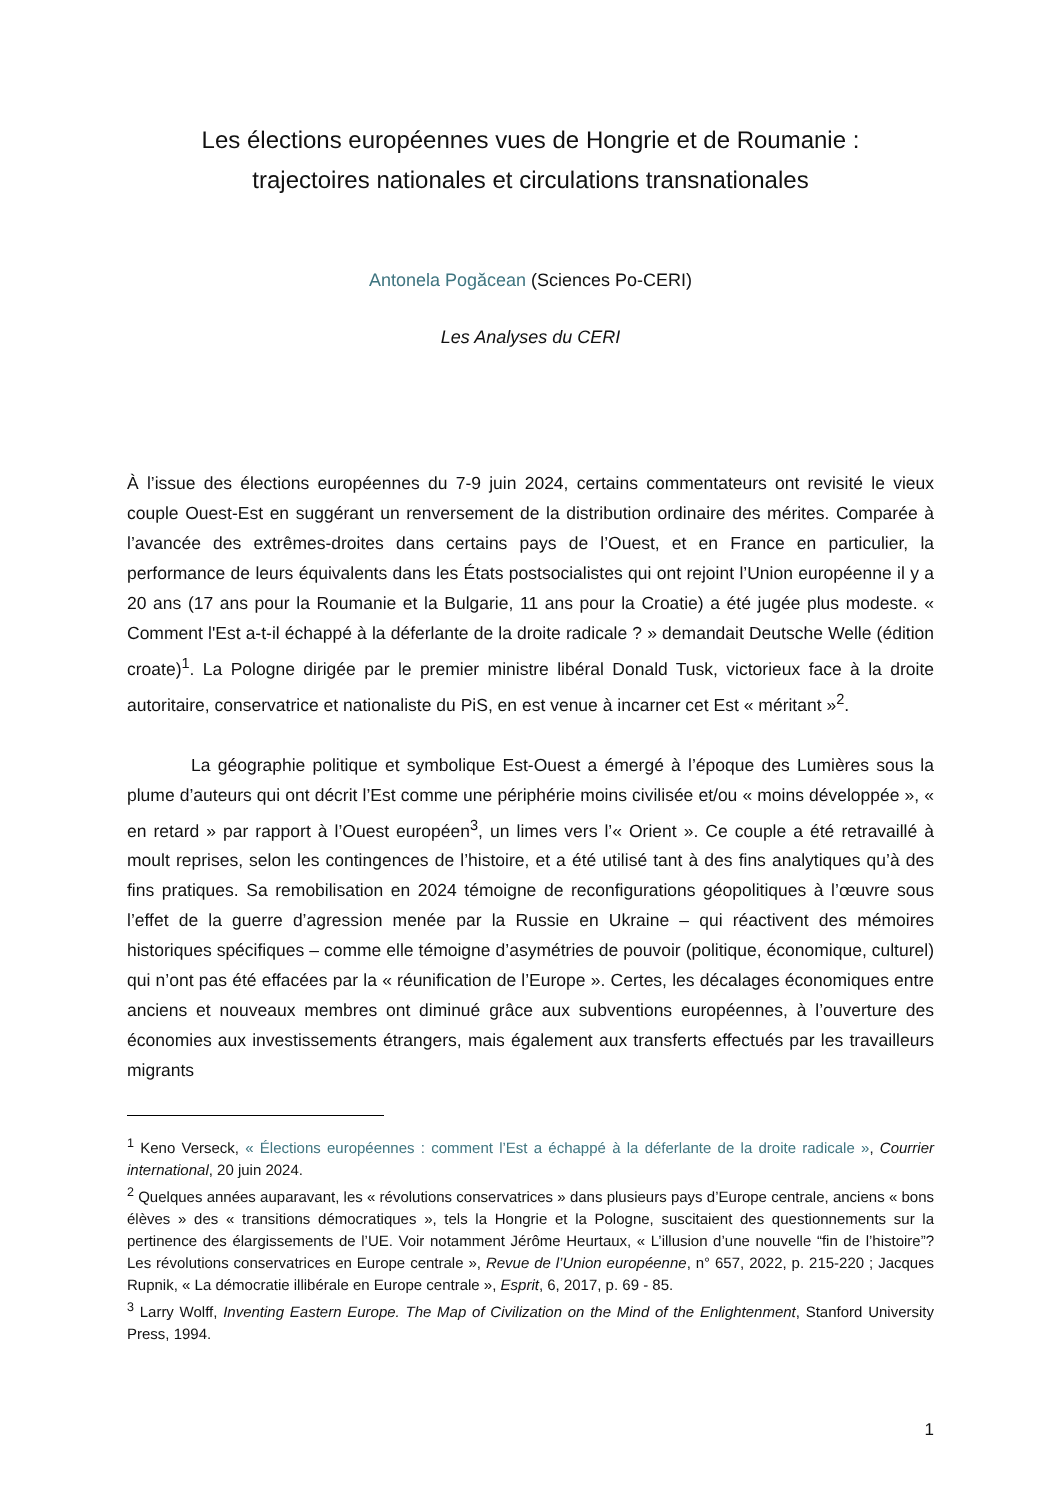Les élections européennes vues de Hongrie et de Roumanie :
trajectoires nationales et circulations transnationales
Antonela Pogăcean (Sciences Po-CERI)
Les Analyses du CERI
À l’issue des élections européennes du 7-9 juin 2024, certains commentateurs ont revisité le vieux couple Ouest-Est en suggérant un renversement de la distribution ordinaire des mérites. Comparée à l’avancée des extrêmes-droites dans certains pays de l’Ouest, et en France en particulier, la performance de leurs équivalents dans les États postsocialistes qui ont rejoint l’Union européenne il y a 20 ans (17 ans pour la Roumanie et la Bulgarie, 11 ans pour la Croatie) a été jugée plus modeste. « Comment l'Est a-t-il échappé à la déferlante de la droite radicale ? » demandait Deutsche Welle (édition croate)<sup>1</sup>. La Pologne dirigée par le premier ministre libéral Donald Tusk, victorieux face à la droite autoritaire, conservatrice et nationaliste du PiS, en est venue à incarner cet Est « méritant »<sup>2</sup>.
La géographie politique et symbolique Est-Ouest a émergé à l’époque des Lumières sous la plume d’auteurs qui ont décrit l’Est comme une périphérie moins civilisée et/ou « moins développée », « en retard » par rapport à l’Ouest européen<sup>3</sup>, un limes vers l’« Orient ». Ce couple a été retravaillé à moult reprises, selon les contingences de l’histoire, et a été utilisé tant à des fins analytiques qu’à des fins pratiques. Sa remobilisation en 2024 témoigne de reconfigurations géopolitiques à l’œuvre sous l’effet de la guerre d’agression menée par la Russie en Ukraine – qui réactivent des mémoires historiques spécifiques – comme elle témoigne d’asymétries de pouvoir (politique, économique, culturel) qui n’ont pas été effacées par la « réunification de l’Europe ». Certes, les décalages économiques entre anciens et nouveaux membres ont diminué grâce aux subventions européennes, à l’ouverture des économies aux investissements étrangers, mais également aux transferts effectués par les travailleurs migrants
<sup>1</sup> Keno Verseck, « Élections européennes : comment l’Est a échappé à la déferlante de la droite radicale », Courrier international, 20 juin 2024.
<sup>2</sup> Quelques années auparavant, les « révolutions conservatrices » dans plusieurs pays d’Europe centrale, anciens « bons élèves » des « transitions démocratiques », tels la Hongrie et la Pologne, suscitaient des questionnements sur la pertinence des élargissements de l’UE. Voir notamment Jérôme Heurtaux, « L’illusion d’une nouvelle “fin de l’histoire”? Les révolutions conservatrices en Europe centrale », Revue de l’Union européenne, n° 657, 2022, p. 215-220 ; Jacques Rupnik, « La démocratie illibérale en Europe centrale », Esprit, 6, 2017, p. 69 - 85.
<sup>3</sup> Larry Wolff, Inventing Eastern Europe. The Map of Civilization on the Mind of the Enlightenment, Stanford University Press, 1994.
1